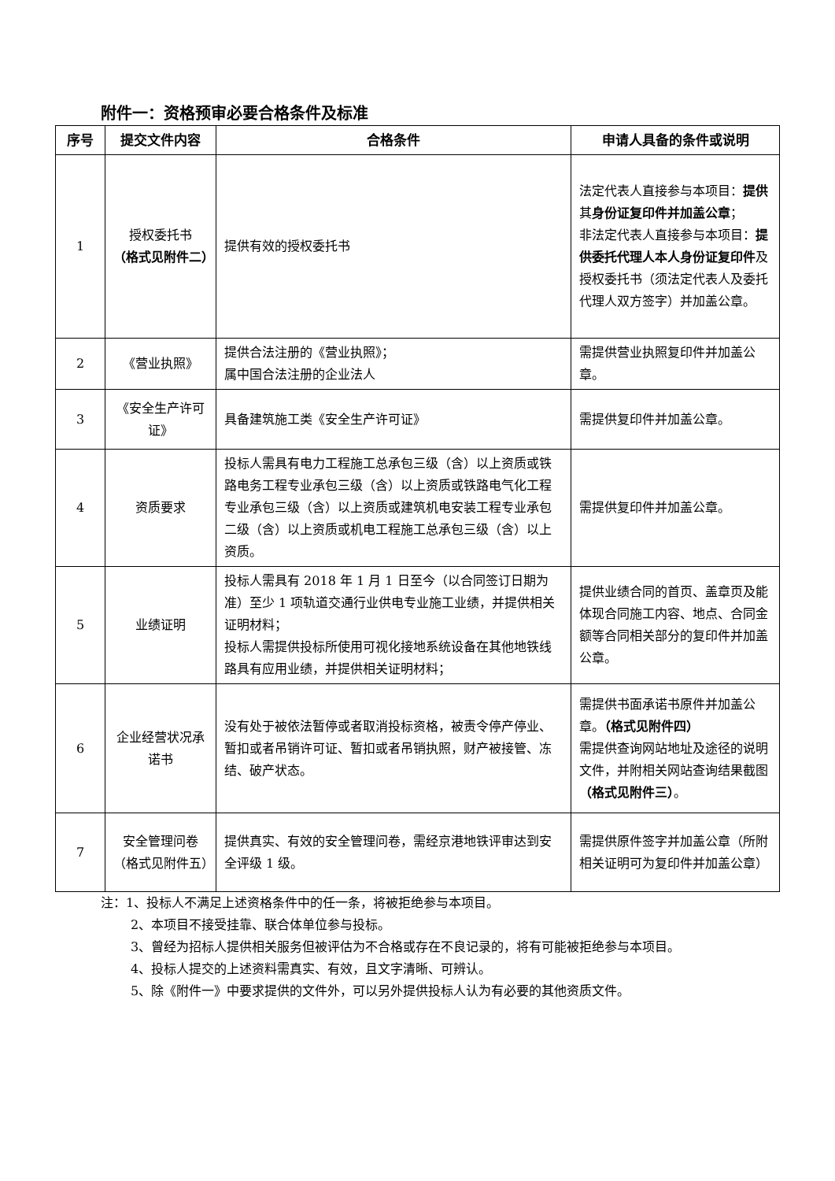附件一：资格预审必要合格条件及标准
| 序号 | 提交文件内容 | 合格条件 | 申请人具备的条件或说明 |
| --- | --- | --- | --- |
| 1 | 授权委托书 （格式见附件二） | 提供有效的授权委托书 | 法定代表人直接参与本项目： 提供 其 身份证复印件并加盖公章 ； 非法定代表人直接参与本项目： 提供委托代理人本人身份证复印件 及授权委托书（须法定代表人及委托代理人双方签字）并加盖公章。 |
| 2 | 《营业执照》 | 提供合法注册的《营业执照》； 属中国合法注册的企业法人 | 需提供营业执照复印件并加盖公章。 |
| 3 | 《安全生产许可证》 | 具备建筑施工类《安全生产许可证》 | 需提供复印件并加盖公章。 |
| 4 | 资质要求 | 投标人需具有电力工程施工总承包三级（含）以上资质或铁路电务工程专业承包三级（含）以上资质或铁路电气化工程专业承包三级（含）以上资质或建筑机电安装工程专业承包二级（含）以上资质或机电工程施工总承包三级（含）以上资质。 | 需提供复印件并加盖公章。 |
| 5 | 业绩证明 | 投标人需具有 2018 年 1 月 1 日至今（以合同签订日期为准）至少 1 项轨道交通行业供电专业施工业绩，并提供相关证明材料； 投标人需提供投标所使用可视化接地系统设备在其他地铁线路具有应用业绩，并提供相关证明材料； | 提供业绩合同的首页、盖章页及能体现合同施工内容、地点、合同金额等合同相关部分的复印件并加盖公章。 |
| 6 | 企业经营状况承诺书 | 没有处于被依法暂停或者取消投标资格，被责令停产停业、暂扣或者吊销许可证、暂扣或者吊销执照，财产被接管、冻结、破产状态。 | 需提供书面承诺书原件并加盖公章。 （格式见附件四） 需提供查询网站地址及途径的说明文件，并附相关网站查询结果截图 （格式见附件三） 。 |
| 7 | 安全管理问卷（格式见附件五） | 提供真实、有效的安全管理问卷，需经京港地铁评审达到安全评级 1 级。 | 需提供原件签字并加盖公章（所附相关证明可为复印件并加盖公章） |
注：1、投标人不满足上述资格条件中的任一条，将被拒绝参与本项目。
2、本项目不接受挂靠、联合体单位参与投标。
3、曾经为招标人提供相关服务但被评估为不合格或存在不良记录的，将有可能被拒绝参与本项目。
4、投标人提交的上述资料需真实、有效，且文字清晰、可辨认。
5、除《附件一》中要求提供的文件外，可以另外提供投标人认为有必要的其他资质文件。